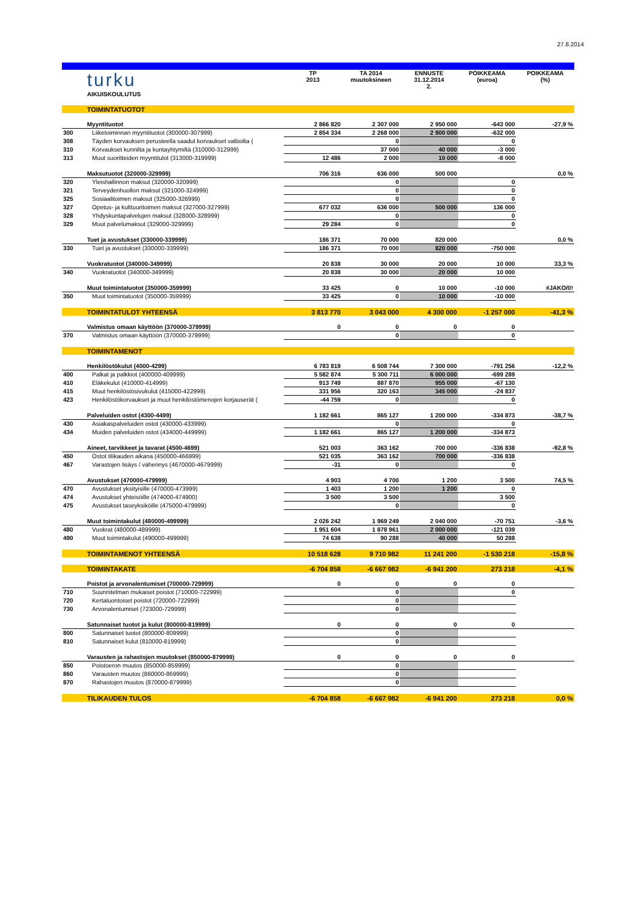27.8.2014
| | turku | TP 2013 | TA 2014 muutoksineen | ENNUSTE 31.12.2014 2. | POIKKEAMA (euroa) | POIKKEAMA (%) |
| | AIKUISKOULUTUS | | | | | |
| | TOIMINTATUOTOT | | | | | |
| | Myyntituotot | 2 866 820 | 2 307 000 | 2 950 000 | -643 000 | -27,9 % |
| 300 | Liiketoiminnan myyntituotot (300000-307999) | 2 854 334 | 2 268 000 | 2 900 000 | -632 000 | |
| 308 | Täyden korvauksen perusteella saadut korvaukset valtioilta ( | | 0 | | 0 | |
| 310 | Korvaukset kunnilta ja kuntayhtymiltä (310000-312999) | | 37 000 | 40 000 | -3 000 | |
| 313 | Muut suoritteiden myyntitulot (313000-319999) | 12 486 | 2 000 | 10 000 | -8 000 | |
| | Maksutuotot (320000-329999) | 706 316 | 636 000 | 500 000 | | 0,0 % |
| 320 | Yleishallinnon maksut (320000-320999) | | 0 | | 0 | |
| 321 | Terveydenhuollon maksut (321000-324999) | | 0 | | 0 | |
| 325 | Sosiaalitoimen maksut (325000-326999) | | 0 | | 0 | |
| 327 | Opetus- ja kulttuuritoimen maksut (327000-327999) | 677 032 | 636 000 | 500 000 | 136 000 | |
| 328 | Yhdyskuntapalvelujen maksut (328000-328999) | | 0 | | 0 | |
| 329 | Muut palvelumaksut (329000-329999) | 29 284 | 0 | | 0 | |
| | Tuet ja avustukset (330000-339999) | 186 371 | 70 000 | 820 000 | | 0,0 % |
| 330 | Tuet ja avustukset (330000-339999) | 186 371 | 70 000 | 820 000 | -750 000 | |
| | Vuokratuotot (340000-349999) | 20 838 | 30 000 | 20 000 | 10 000 | 33,3 % |
| 340 | Vuokratuotot (340000-349999) | 20 838 | 30 000 | 20 000 | 10 000 | |
| | Muut toimintatuotot (350000-359999) | 33 425 | 0 | 10 000 | -10 000 | #JAKO/0! |
| 350 | Muut toimintatuotot (350000-359999) | 33 425 | 0 | 10 000 | -10 000 | |
| | TOIMINTATULOT YHTEENSÄ | 3 813 770 | 3 043 000 | 4 300 000 | -1 257 000 | -41,3 % |
| | Valmistus omaan käyttöön (370000-379999) | 0 | 0 | 0 | 0 | |
| 370 | Valmistus omaan käyttöön (370000-379999) | | 0 | | 0 | |
| | TOIMINTAMENOT | | | | | |
| | Henkilöstökulut (4000-4299) | 6 783 819 | 6 508 744 | 7 300 000 | -791 256 | -12,2 % |
| 400 | Palkat ja palkkiot (400000-409999) | 5 582 874 | 5 300 711 | 6 000 000 | -699 289 | |
| 410 | Eläkekulut (410000-414999) | 913 749 | 887 870 | 955 000 | -67 130 | |
| 415 | Muut henkilöstösivukulut (415000-422999) | 331 956 | 320 163 | 345 000 | -24 837 | |
| 423 | Henkilöstökorvaukset ja muut henkilöstömenojen korjauserät ( | -44 759 | 0 | | 0 | |
| | Palveluiden ostot (4300-4499) | 1 182 661 | 865 127 | 1 200 000 | -334 873 | -38,7 % |
| 430 | Asiakaspalveluiden ostot (430000-433999) | | 0 | | 0 | |
| 434 | Muiden palveluiden ostot (434000-449999) | 1 182 661 | 865 127 | 1 200 000 | -334 873 | |
| | Aineet, tarvikkeet ja tavarat (4500-4699) | 521 003 | 363 162 | 700 000 | -336 838 | -92,8 % |
| 450 | Ostot tilikauden aikana (450000-466999) | 521 035 | 363 162 | 700 000 | -336 838 | |
| 467 | Varastojen lisäys / vähennys (4670000-4679999) | -31 | 0 | | 0 | |
| | Avustukset (470000-479999) | 4 903 | 4 700 | 1 200 | 3 500 | 74,5 % |
| 470 | Avustukset yksityisille (470000-473999) | 1 403 | 1 200 | 1 200 | 0 | |
| 474 | Avustukset yhteisöille (474000-474900) | 3 500 | 3 500 | | 3 500 | |
| 475 | Avustukset taseyksiköille (475000-479999) | | 0 | | 0 | |
| | Muut toimintakulut (480000-499999) | 2 026 242 | 1 969 249 | 2 040 000 | -70 751 | -3,6 % |
| 480 | Vuokrat (480000-489999) | 1 951 604 | 1 878 961 | 2 000 000 | -121 039 | |
| 490 | Muut toimintakulut (490000-499999) | 74 638 | 90 288 | 40 000 | 50 288 | |
| | TOIMINTAMENOT YHTEENSÄ | 10 518 628 | 9 710 982 | 11 241 200 | -1 530 218 | -15,8 % |
| | TOIMINTAKATE | -6 704 858 | -6 667 982 | -6 941 200 | 273 218 | -4,1 % |
| | Poistot ja arvonalentumiset (700000-729999) | 0 | 0 | 0 | 0 | |
| 710 | Suunnitelman mukaiset poistot (710000-722999) | | 0 | | 0 | |
| 720 | Kertaluontoiset poistot (720000-722999) | | 0 | | | |
| 730 | Arvonalentumiset (723000-729999) | | 0 | | | |
| | Satunnaiset tuotot ja kulut (800000-819999) | 0 | 0 | 0 | 0 | |
| 800 | Satunnaiset tuotot (800000-809999) | | 0 | | | |
| 810 | Satunnaiset kulut (810000-819999) | | 0 | | | |
| | Varausten ja rahastojen muutokset (850000-879999) | 0 | 0 | 0 | 0 | |
| 850 | Poistoeron muutos (850000-859999) | | 0 | | | |
| 860 | Varausten muutos (860000-869999) | | 0 | | | |
| 870 | Rahastojen muutos (870000-879999) | | 0 | | | |
| | TILIKAUDEN TULOS | -6 704 858 | -6 667 982 | -6 941 200 | 273 218 | 0,0 % |